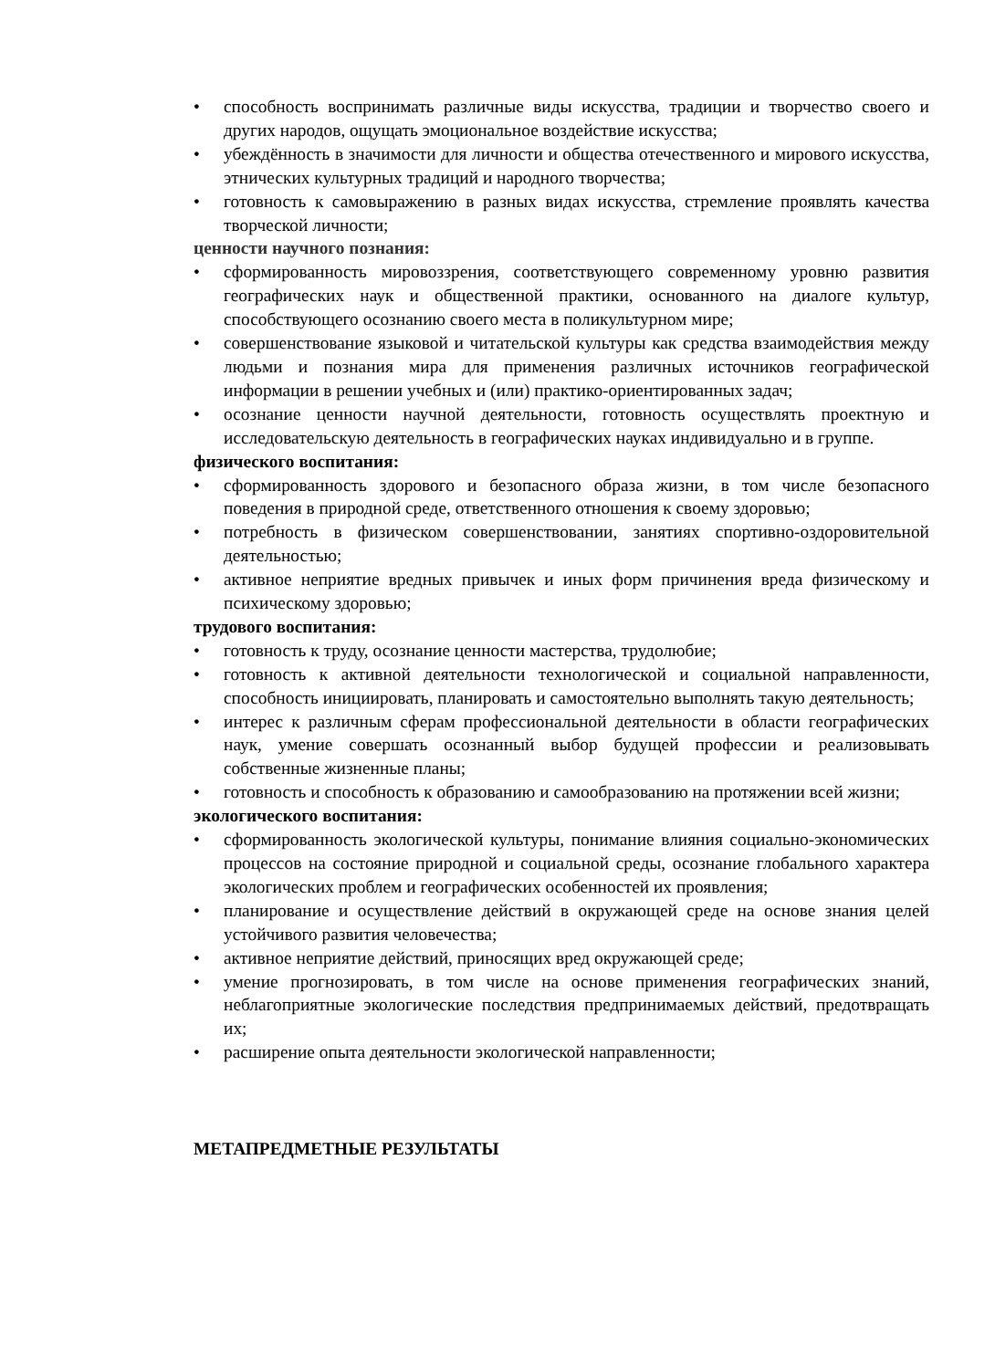• способность воспринимать различные виды искусства, традиции и творчество своего и других народов, ощущать эмоциональное воздействие искусства;
• убеждённость в значимости для личности и общества отечественного и мирового искусства, этнических культурных традиций и народного творчества;
• готовность к самовыражению в разных видах искусства, стремление проявлять качества творческой личности;
ценности научного познания:
• сформированность мировоззрения, соответствующего современному уровню развития географических наук и общественной практики, основанного на диалоге культур, способствующего осознанию своего места в поликультурном мире;
• совершенствование языковой и читательской культуры как средства взаимодействия между людьми и познания мира для применения различных источников географической информации в решении учебных и (или) практико-ориентированных задач;
• осознание ценности научной деятельности, готовность осуществлять проектную и исследовательскую деятельность в географических науках индивидуально и в группе.
физического воспитания:
• сформированность здорового и безопасного образа жизни, в том числе безопасного поведения в природной среде, ответственного отношения к своему здоровью;
• потребность в физическом совершенствовании, занятиях спортивно-оздоровительной деятельностью;
• активное неприятие вредных привычек и иных форм причинения вреда физическому и психическому здоровью;
трудового воспитания:
• готовность к труду, осознание ценности мастерства, трудолюбие;
• готовность к активной деятельности технологической и социальной направленности, способность инициировать, планировать и самостоятельно выполнять такую деятельность;
• интерес к различным сферам профессиональной деятельности в области географических наук, умение совершать осознанный выбор будущей профессии и реализовывать собственные жизненные планы;
• готовность и способность к образованию и самообразованию на протяжении всей жизни;
экологического воспитания:
• сформированность экологической культуры, понимание влияния социально-экономических процессов на состояние природной и социальной среды, осознание глобального характера экологических проблем и географических особенностей их проявления;
• планирование и осуществление действий в окружающей среде на основе знания целей устойчивого развития человечества;
• активное неприятие действий, приносящих вред окружающей среде;
• умение прогнозировать, в том числе на основе применения географических знаний, неблагоприятные экологические последствия предпринимаемых действий, предотвращать их;
• расширение опыта деятельности экологической направленности;
МЕТАПРЕДМЕТНЫЕ РЕЗУЛЬТАТЫ